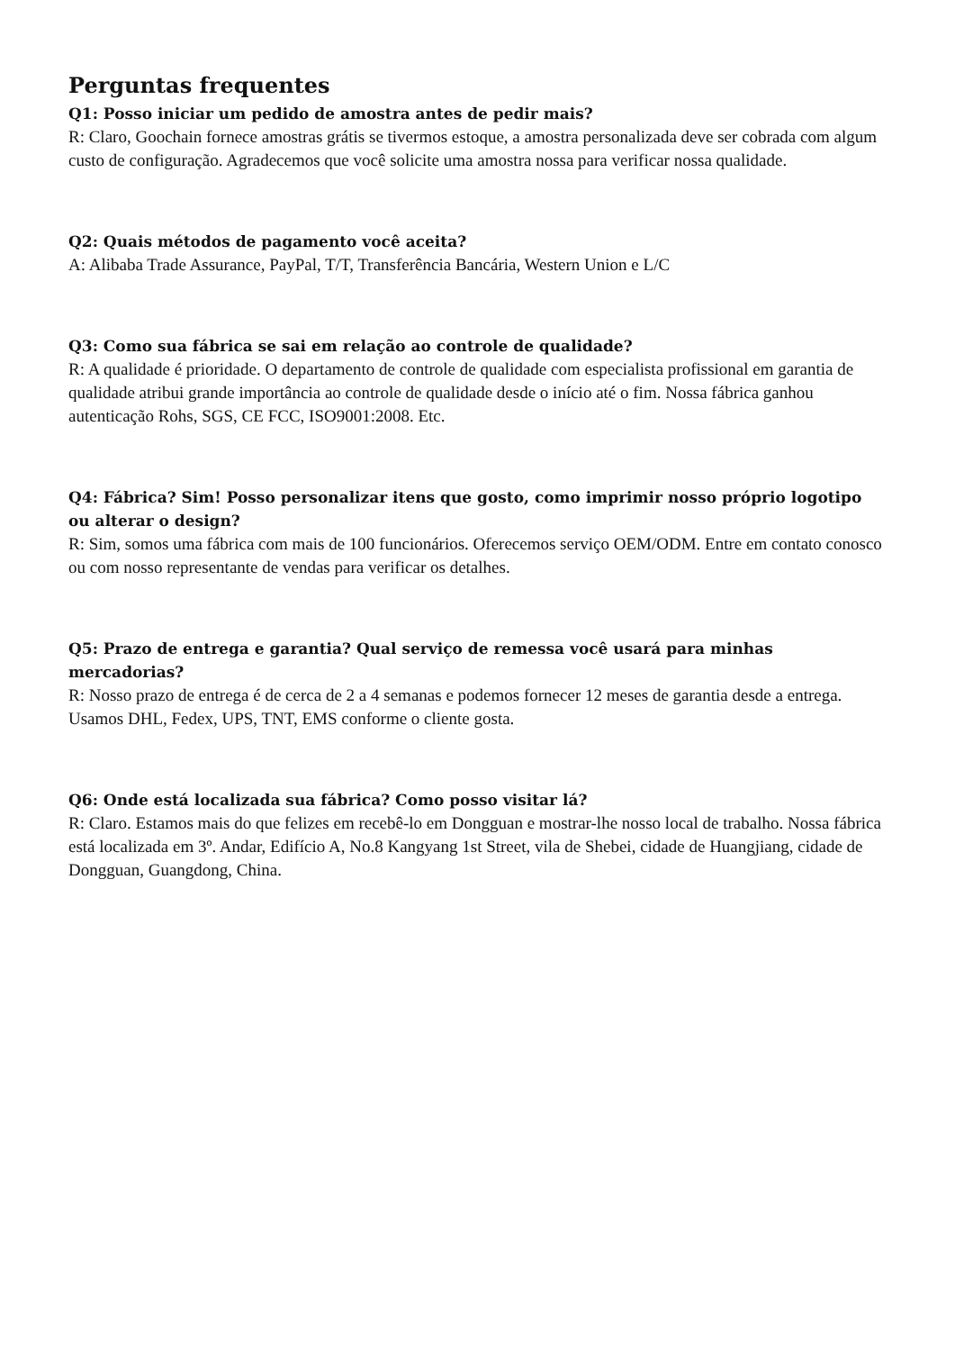Perguntas frequentes
Q1: Posso iniciar um pedido de amostra antes de pedir mais?
R: Claro, Goochain fornece amostras grátis se tivermos estoque, a amostra personalizada deve ser cobrada com algum custo de configuração. Agradecemos que você solicite uma amostra nossa para verificar nossa qualidade.
Q2: Quais métodos de pagamento você aceita?
A: Alibaba Trade Assurance, PayPal, T/T, Transferência Bancária, Western Union e L/C
Q3: Como sua fábrica se sai em relação ao controle de qualidade?
R: A qualidade é prioridade. O departamento de controle de qualidade com especialista profissional em garantia de qualidade atribui grande importância ao controle de qualidade desde o início até o fim. Nossa fábrica ganhou autenticação Rohs, SGS, CE FCC, ISO9001:2008. Etc.
Q4: Fábrica? Sim! Posso personalizar itens que gosto, como imprimir nosso próprio logotipo ou alterar o design?
R: Sim, somos uma fábrica com mais de 100 funcionários. Oferecemos serviço OEM/ODM. Entre em contato conosco ou com nosso representante de vendas para verificar os detalhes.
Q5: Prazo de entrega e garantia? Qual serviço de remessa você usará para minhas mercadorias?
R: Nosso prazo de entrega é de cerca de 2 a 4 semanas e podemos fornecer 12 meses de garantia desde a entrega. Usamos DHL, Fedex, UPS, TNT, EMS conforme o cliente gosta.
Q6: Onde está localizada sua fábrica? Como posso visitar lá?
R: Claro. Estamos mais do que felizes em recebê-lo em Dongguan e mostrar-lhe nosso local de trabalho. Nossa fábrica está localizada em 3º. Andar, Edifício A, No.8 Kangyang 1st Street, vila de Shebei, cidade de Huangjiang, cidade de Dongguan, Guangdong, China.